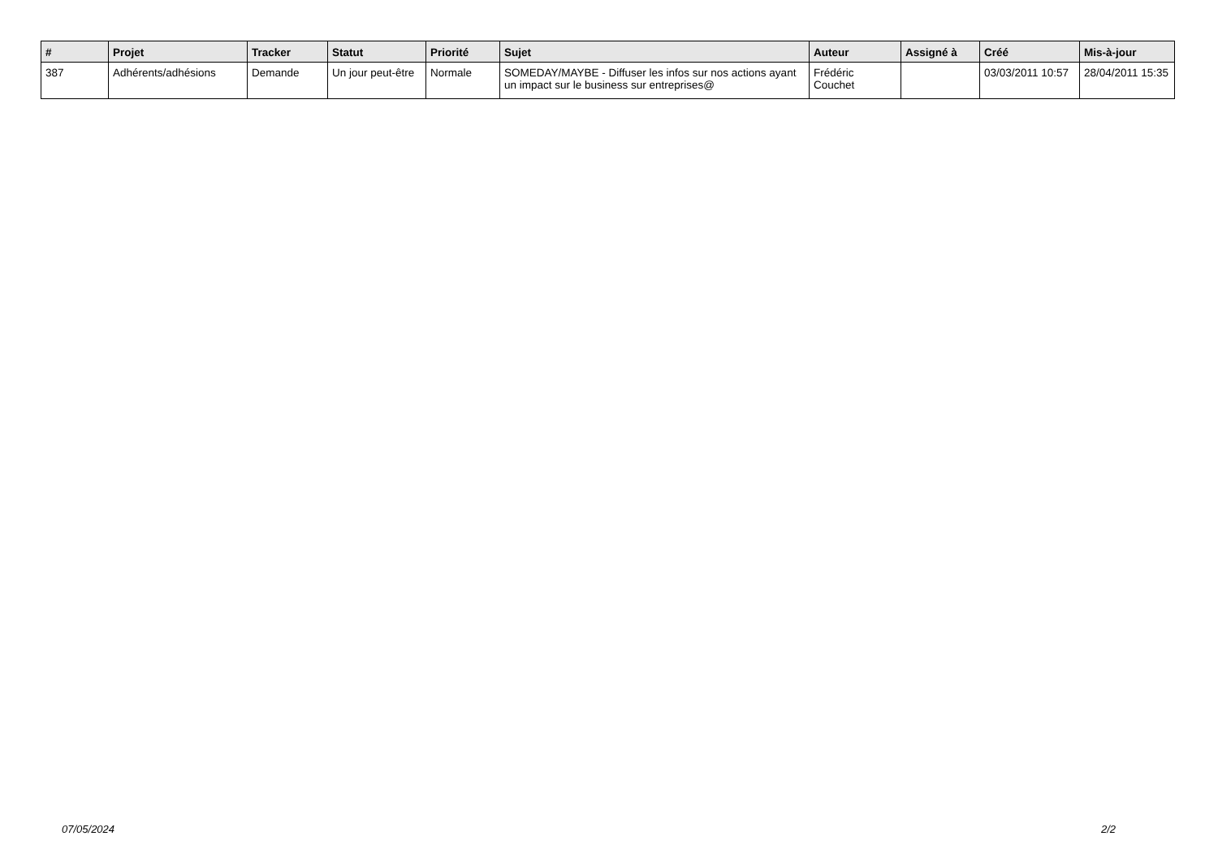| # | Projet | Tracker | Statut | Priorité | Sujet | Auteur | Assigné à | Créé | Mis-à-jour |
| --- | --- | --- | --- | --- | --- | --- | --- | --- | --- |
| 387 | Adhérents/adhésions | Demande | Un jour peut-être | Normale | SOMEDAY/MAYBE - Diffuser les infos sur nos actions ayant un impact sur le business sur entreprises@ | Frédéric Couchet | | 03/03/2011 10:57 | 28/04/2011 15:35 |
07/05/2024 2/2